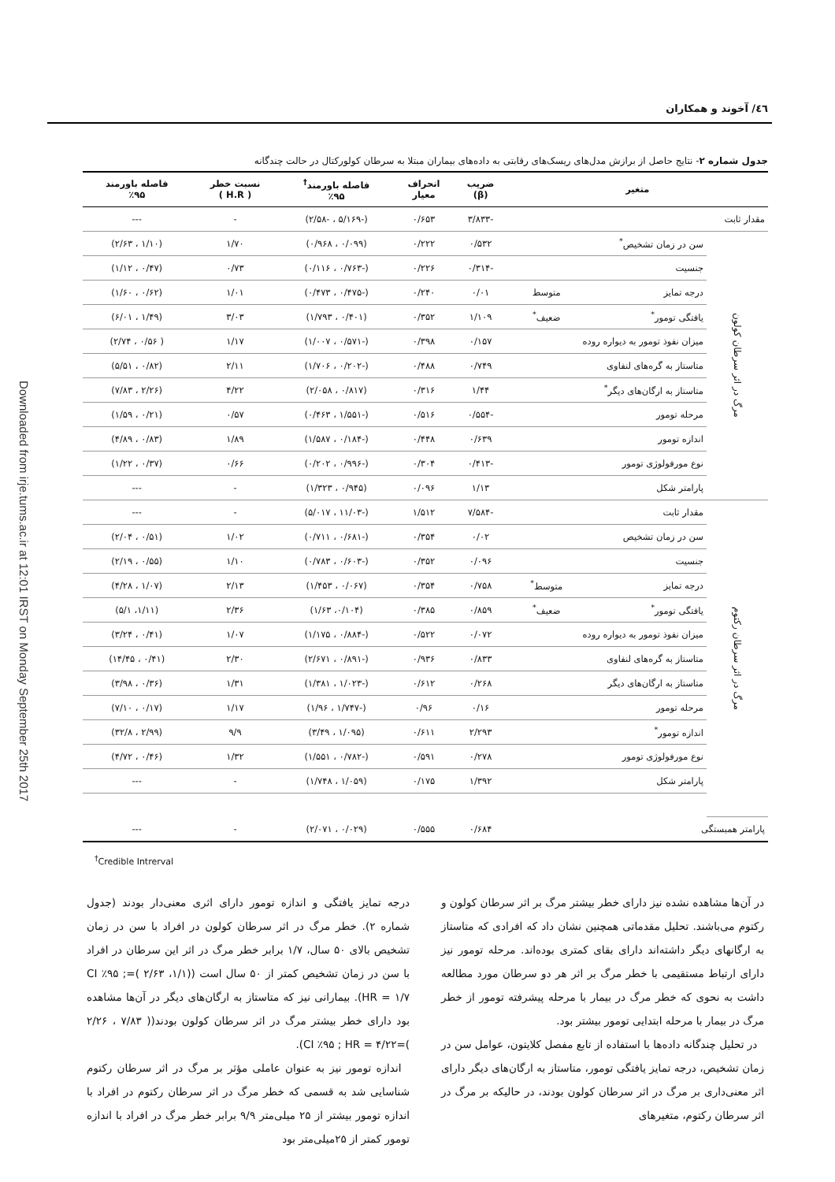Downloaded from irje.tums.ac.ir at 12:01 IRST on Monday September 25th 2017
٤٦/ آخوند و همکاران
جدول شماره ۲- نتایج حاصل از برازش مدل‌های ریسک‌های رقابتی به داده‌های بیماران مبتلا به سرطان کولورکتال در حالت چندگانه
| متغیر | | | ضریب (β) | انحراف معیار | فاصله باورمند<sup>†</sup> ٪۹۵ | نسبت خطر ( H.R ) | فاصله باورمند ٪۹۵ |
| --- | --- | --- | --- | --- | --- | --- | --- |
| مقدار ثابت | | | -۳/۸۳۳ | ۰/۶۵۳ | (-۵/۱۶۹ ، -۲/۵۸) | - | --- |
| مرگ در اثر سرطان کولون | سن در زمان تشخیص<sup>*</sup> | | ۰/۵۳۲ | ۰/۲۲۲ | (۰/۰۹۹ ، ۰/۹۶۸) | ۱/۷۰ | (۱/۱۰ ، ۲/۶۳) |
| | جنسیت | | -۰/۳۱۴ | ۰/۲۲۶ | (-۰/۷۶۳ ، ۰/۱۱۶) | ۰/۷۳ | (۰/۴۷ ، ۱/۱۲) |
| | درجه تمایز | متوسط | ۰/۰۱ | ۰/۲۴۰ | (-۰/۴۷۵ ، ۰/۴۷۳) | ۱/۰۱ | (۰/۶۲ ، ۱/۶۰) |
| | یافتگی تومور<sup>*</sup> | ضعیف<sup>*</sup> | ۱/۱۰۹ | ۰/۳۵۲ | (۰/۴۰۱ ، ۱/۷۹۳) | ۳/۰۳ | (۱/۴۹ ، ۶/۰۱) |
| | میزان نفوذ تومور به دیواره روده | | ۰/۱۵۷ | ۰/۳۹۸ | (-۰/۵۷۱ ، ۱/۰۰۷) | ۱/۱۷ | ( ۰/۵۶ ، ۲/۷۴) |
| | متاستاز به گره‌های لنفاوی | | ۰/۷۴۹ | ۰/۴۸۸ | (-۰/۲۰۲ ، ۱/۷۰۶) | ۲/۱۱ | (۰/۸۲ ، ۵/۵۱) |
| | متاستاز به ارگان‌های دیگر<sup>*</sup> | | ۱/۴۴ | ۰/۳۱۶ | (۰/۸۱۷ ، ۲/۰۵۸) | ۴/۲۲ | (۲/۲۶ ، ۷/۸۳) |
| | مرحله تومور | | -۰/۵۵۴ | ۰/۵۱۶ | (-۱/۵۵۱ ، ۰/۴۶۳) | ۰/۵۷ | (۰/۲۱ ، ۱/۵۹) |
| | اندازه تومور | | ۰/۶۳۹ | ۰/۴۴۸ | (-۰/۱۸۴ ، ۱/۵۸۷) | ۱/۸۹ | (۰/۸۳ ، ۴/۸۹) |
| | نوع مورفولوژی تومور | | -۰/۴۱۳ | ۰/۳۰۴ | (-۰/۹۹۶ ، ۰/۲۰۲) | ۰/۶۶ | (۰/۳۷ ، ۱/۲۲) |
| | پارامتر شکل | | ۱/۱۳ | ۰/۰۹۶ | (۰/۹۴۵ ، ۱/۳۲۳) | - | --- |
| مرگ در اثر سرطان رکتوم | مقدار ثابت | | -۷/۵۸۴ | ۱/۵۱۲ | (-۱۱/۰۳ ، ۵/۰۱۷) | - | --- |
| | سن در زمان تشخیص | | ۰/۰۲ | ۰/۳۵۴ | (-۰/۶۸۱ ، ۰/۷۱۱) | ۱/۰۲ | (۰/۵۱ ، ۲/۰۴) |
| | جنسیت | | ۰/۰۹۶ | ۰/۳۵۲ | (-۰/۶۰۳ ، ۰/۷۸۳) | ۱/۱۰ | (۰/۵۵ ، ۲/۱۹) |
| | درجه تمایز | متوسط<sup>*</sup> | ۰/۷۵۸ | ۰/۳۵۴ | (۰/۰۶۷ ، ۱/۴۵۳) | ۲/۱۳ | (۱/۰۷ ، ۴/۲۸) |
| | یافتگی تومور<sup>*</sup> | ضعیف<sup>*</sup> | ۰/۸۵۹ | ۰/۳۸۵ | (۰/۱۰۴، ۱/۶۳) | ۲/۳۶ | (۱/۱۱، ۵/۱) |
| | میزان نفوذ تومور به دیواره روده | | ۰/۰۷۲ | ۰/۵۲۲ | (-۰/۸۸۴ ، ۱/۱۷۵) | ۱/۰۷ | (۰/۴۱ ، ۳/۲۴) |
| | متاستاز به گره‌های لنفاوی | | ۰/۸۳۳ | ۰/۹۳۶ | (-۰/۸۹۱ ، ۲/۶۷۱) | ۲/۳۰ | (۰/۴۱ ، ۱۴/۴۵) |
| | متاستاز به ارگان‌های دیگر | | ۰/۲۶۸ | ۰/۶۱۲ | (-۱/۰۲۳ ، ۱/۳۸۱) | ۱/۳۱ | (۰/۳۶ ، ۳/۹۸) |
| | مرحله تومور | | ۰/۱۶ | ۰/۹۶ | (-۱/۷۴۷ ، ۱/۹۶) | ۱/۱۷ | (۰/۱۷ ، ۷/۱۰) |
| | اندازه تومور<sup>*</sup> | | ۲/۲۹۳ | ۰/۶۱۱ | (۱/۰۹۵ ، ۳/۴۹) | ۹/۹ | (۲/۹۹ ، ۳۲/۸) |
| | نوع مورفولوژی تومور | | ۰/۲۷۸ | ۰/۵۹۱ | (-۰/۷۸۲ ، ۱/۵۵۱) | ۱/۳۲ | (۰/۴۶ ، ۴/۷۲) |
| | پارامتر شکل | | ۱/۳۹۲ | ۰/۱۷۵ | (۱/۰۵۹ ، ۱/۷۴۸) | - | --- |
| پارامتر همبستگی | | | ۰/۶۸۴ | ۰/۵۵۵ | (۰/۰۲۹ ، ۲/۰۷۱) | - | --- |
<sup>†</sup> Credible Intrerval
در آن‌ها مشاهده نشده نیز دارای خطر بیشتر مرگ بر اثر سرطان کولون و رکتوم می‌باشند. تحلیل مقدماتی همچنین نشان داد که افرادی که متاستاز به ارگانهای دیگر داشته‌اند دارای بقای کمتری بوده‌اند. مرحله تومور نیز دارای ارتباط مستقیمی با خطر مرگ بر اثر هر دو سرطان مورد مطالعه داشت به نحوی که خطر مرگ در بیمار با مرحله پیشرفته تومور از خطر مرگ در بیمار با مرحله ابتدایی تومور بیشتر بود.
در تحلیل چندگانه داده‌ها با استفاده از تابع مفصل کلایتون، عوامل سن در زمان تشخیص، درجه تمایز یافتگی تومور، متاستاز به ارگان‌های دیگر دارای اثر معنی‌داری بر مرگ در اثر سرطان کولون بودند، در حالیکه بر مرگ در اثر سرطان رکتوم، متغیرهای
درجه تمایز یافتگی و اندازه تومور دارای اثری معنی‌دار بودند (جدول شماره ۲). خطر مرگ در اثر سرطان کولون در افراد با سن در زمان تشخیص بالای ۵۰ سال، ۱/۷ برابر خطر مرگ در اثر این سرطان در افراد با سن در زمان تشخیص کمتر از ۵۰ سال است ((۱/۱، ۲/۶۳ )=CI ٪۹۵ ; HR = ۱/۷). بیمارانی نیز که متاستاز به ارگان‌های دیگر در آن‌ها مشاهده بود دارای خطر بیشتر مرگ در اثر سرطان کولون بودند(( ۷/۸۳ ، ۲/۲۶ )=CI ٪۹۵ ; HR = ۴/۲۲).
اندازه تومور نیز به عنوان عاملی مؤثر بر مرگ در اثر سرطان رکتوم شناسایی شد به قسمی که خطر مرگ در اثر سرطان رکتوم در افراد با اندازه تومور بیشتر از ۲۵ میلی‌متر ۹/۹ برابر خطر مرگ در افراد با اندازه تومور کمتر از ۲۵میلی‌متر بود